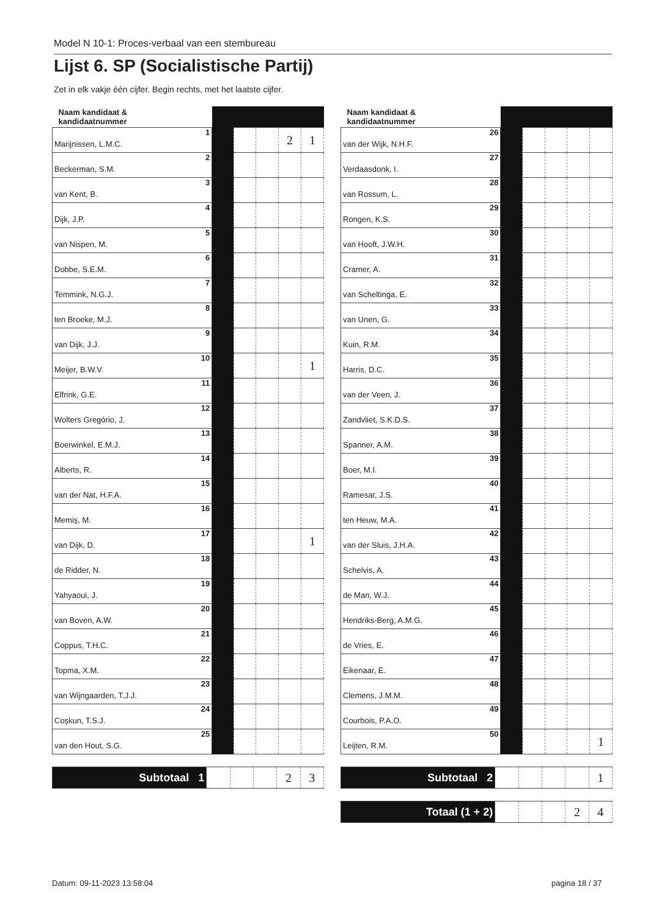Model N 10-1: Proces-verbaal van een stembureau
Lijst 6. SP (Socialistische Partij)
Zet in elk vakje één cijfer. Begin rechts, met het laatste cijfer.
| Naam kandidaat & kandidaatnummer | | | | | | |
| --- | --- | --- | --- | --- | --- | --- |
| Marijnissen, L.M.C. | 1 | | | | 2 | 1 |
| Beckerman, S.M. | 2 | | | | | |
| van Kent, B. | 3 | | | | | |
| Dijk, J.P. | 4 | | | | | |
| van Nispen, M. | 5 | | | | | |
| Dobbe, S.E.M. | 6 | | | | | |
| Temmink, N.G.J. | 7 | | | | | |
| ten Broeke, M.J. | 8 | | | | | |
| van Dijk, J.J. | 9 | | | | | |
| Meijer, B.W.V. | 10 | | | | | 1 |
| Elfrink, G.E. | 11 | | | | | |
| Wolters Gregório, J. | 12 | | | | | |
| Boerwinkel, E.M.J. | 13 | | | | | |
| Alberts, R. | 14 | | | | | |
| van der Nat, H.F.A. | 15 | | | | | |
| Memiş, M. | 16 | | | | | |
| van Dijk, D. | 17 | | | | | 1 |
| de Ridder, N. | 18 | | | | | |
| Yahyaoui, J. | 19 | | | | | |
| van Boven, A.W. | 20 | | | | | |
| Coppus, T.H.C. | 21 | | | | | |
| Topma, X.M. | 22 | | | | | |
| van Wijngaarden, T.J.J. | 23 | | | | | |
| Coşkun, T.S.J. | 24 | | | | | |
| van den Hout, S.G. | 25 | | | | | |
| Subtotaal 1 | | | | 2 | 3 |
| Naam kandidaat & kandidaatnummer | | | | | | |
| --- | --- | --- | --- | --- | --- | --- |
| van der Wijk, N.H.F. | 26 | | | | | |
| Verdaasdonk, I. | 27 | | | | | |
| van Rossum, L. | 28 | | | | | |
| Rongen, K.S. | 29 | | | | | |
| van Hooft, J.W.H. | 30 | | | | | |
| Cramer, A. | 31 | | | | | |
| van Scheltinga, E. | 32 | | | | | |
| van Unen, G. | 33 | | | | | |
| Kuin, R.M. | 34 | | | | | |
| Harris, D.C. | 35 | | | | | |
| van der Veen, J. | 36 | | | | | |
| Zandvliet, S.K.D.S. | 37 | | | | | |
| Spanner, A.M. | 38 | | | | | |
| Boer, M.I. | 39 | | | | | |
| Ramesar, J.S. | 40 | | | | | |
| ten Heuw, M.A. | 41 | | | | | |
| van der Sluis, J.H.A. | 42 | | | | | |
| Schelvis, A. | 43 | | | | | |
| de Man, W.J. | 44 | | | | | |
| Hendriks-Berg, A.M.G. | 45 | | | | | |
| de Vries, E. | 46 | | | | | |
| Eikenaar, E. | 47 | | | | | |
| Clemens, J.M.M. | 48 | | | | | |
| Courbois, P.A.O. | 49 | | | | | |
| Leijten, R.M. | 50 | | | | | 1 |
| Subtotaal 2 | | | | | 1 |
| Totaal (1 + 2) | | | | 2 | 4 |
Datum: 09-11-2023 13:58:04 pagina 18 / 37